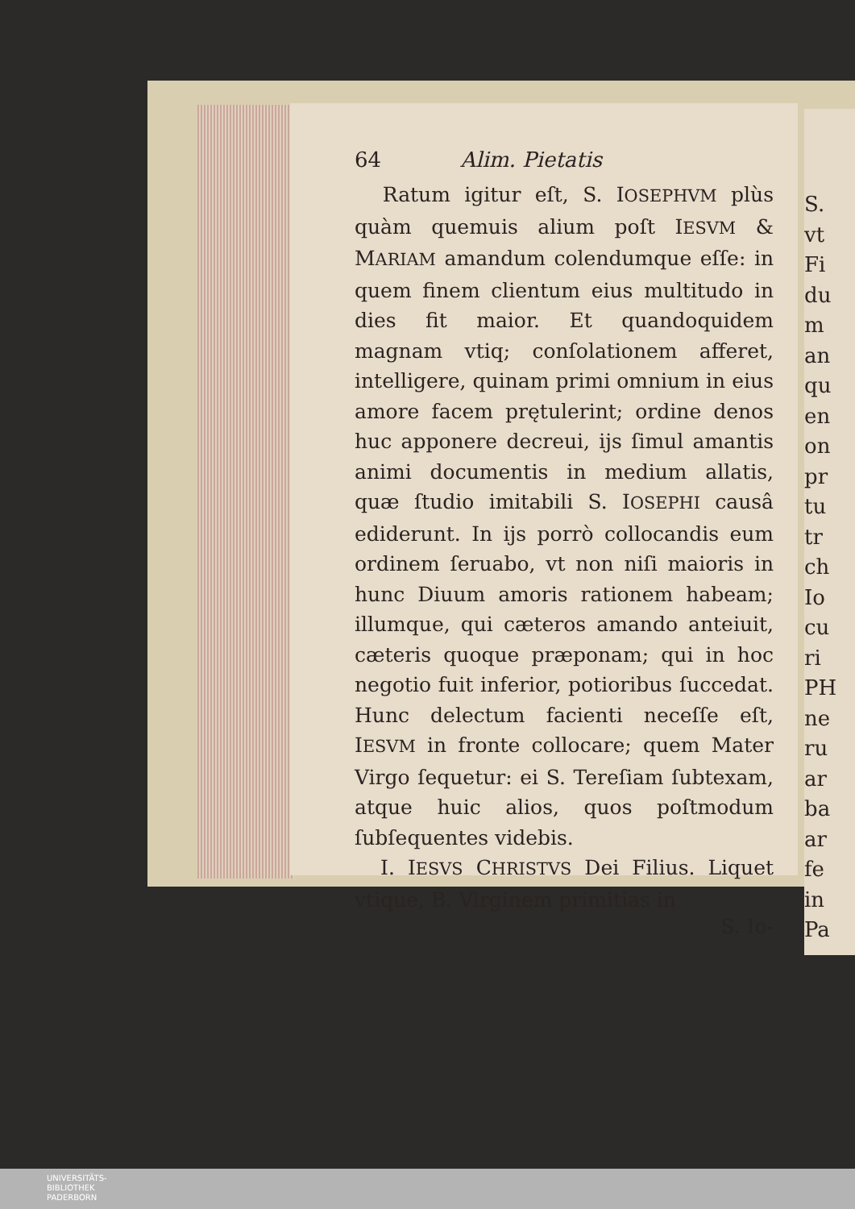64 Alim. Pietatis
Ratum igitur eſt, S. IOSEPHVM plùs quàm quemuis alium poſt IESVM & MARIAM amandum colendumque eſſe: in quem finem clientum eius multitudo in dies fit maior. Et quandoquidem magnam vtiq; conſolationem afferet, intelligere, quinam primi omnium in eius amore facem prętulerint; ordine denos huc apponere decreui, ijs ſimul amantis animi documentis in medium allatis, quæ ſtudio imitabili S. IOSEPHI causâ ediderunt. In ijs porrò collocandis eum ordinem ſeruabo, vt non niſi maioris in hunc Diuum amoris rationem habeam; illumque, qui cæteros amando anteiuit, cæteris quoque præponam; qui in hoc negotio fuit inferior, potioribus ſuccedat. Hunc delectum facienti neceſſe eſt, IESVM in fronte collocare; quem Mater Virgo ſequetur: ei S. Tereſiam ſubtexam, atque huic alios, quos poſtmodum ſubſequentes videbis.
I. IESVS CHRISTVS Dei Filius. Liquet vtique, B. Virginem primitias in
S. Io-
S.
vt
Fi
du
m
an
qu
en
on
pr
tu
tr
ch
Io
cu
ri
PH
ne
ru
ar
ba
ar
fe
in
Pa
UNIVERSITÄTS-
BIBLIOTHEK
PADERBORN